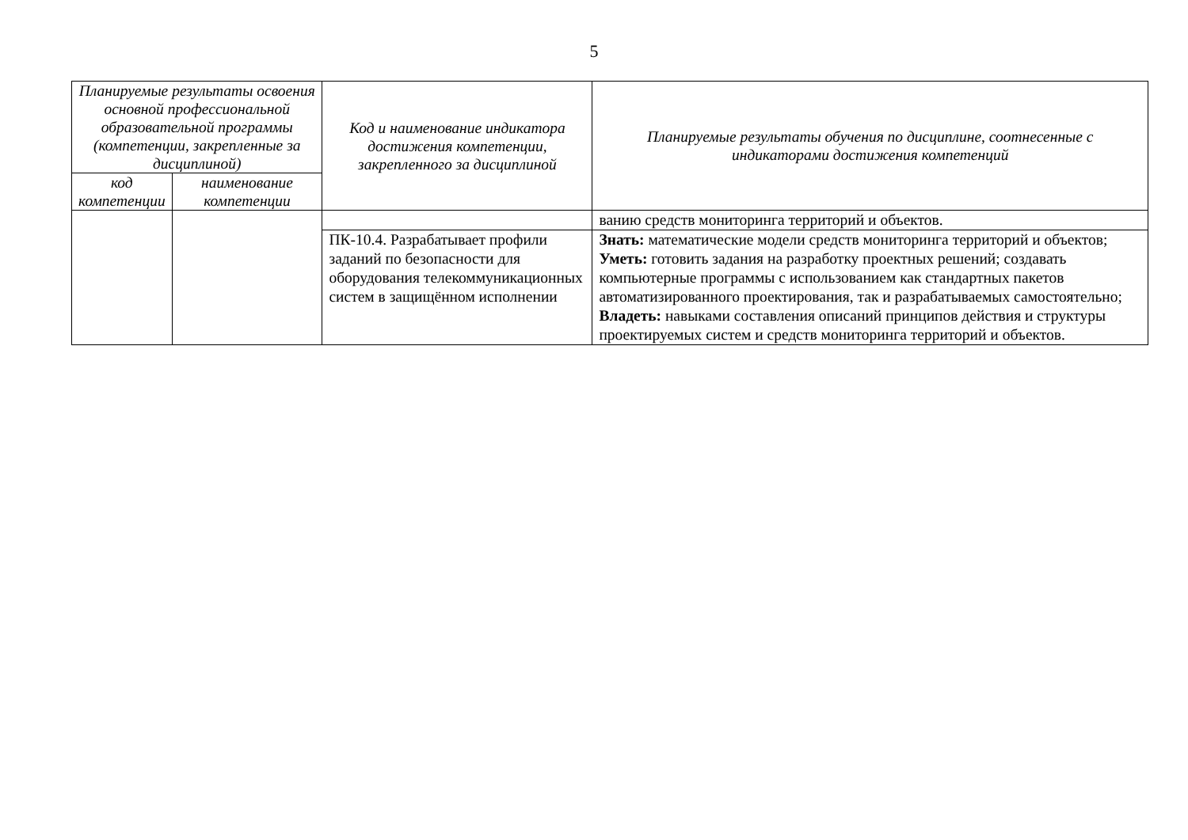5
| Планируемые результаты освоения основной профессиональной образовательной программы (компетенции, закрепленные за дисциплиной) | | Код и наименование индикатора достижения компетенции, закрепленного за дисциплиной | Планируемые результаты обучения по дисциплине, соотнесенные с индикаторами достижения компетенций |
| --- | --- | --- | --- |
| код компетенции | наименование компетенции | | |
| | | | ванию средств мониторинга территорий и объектов. |
| | | ПК-10.4. Разрабатывает профили заданий по безопасности для оборудования телекоммуникационных систем в защищённом исполнении | Знать: математические модели средств мониторинга территорий и объектов; Уметь: готовить задания на разработку проектных решений; создавать компьютерные программы с использованием как стандартных пакетов автоматизированного проектирования, так и разрабатываемых самостоятельно; Владеть: навыками составления описаний принципов действия и структуры проектируемых систем и средств мониторинга территорий и объектов. |